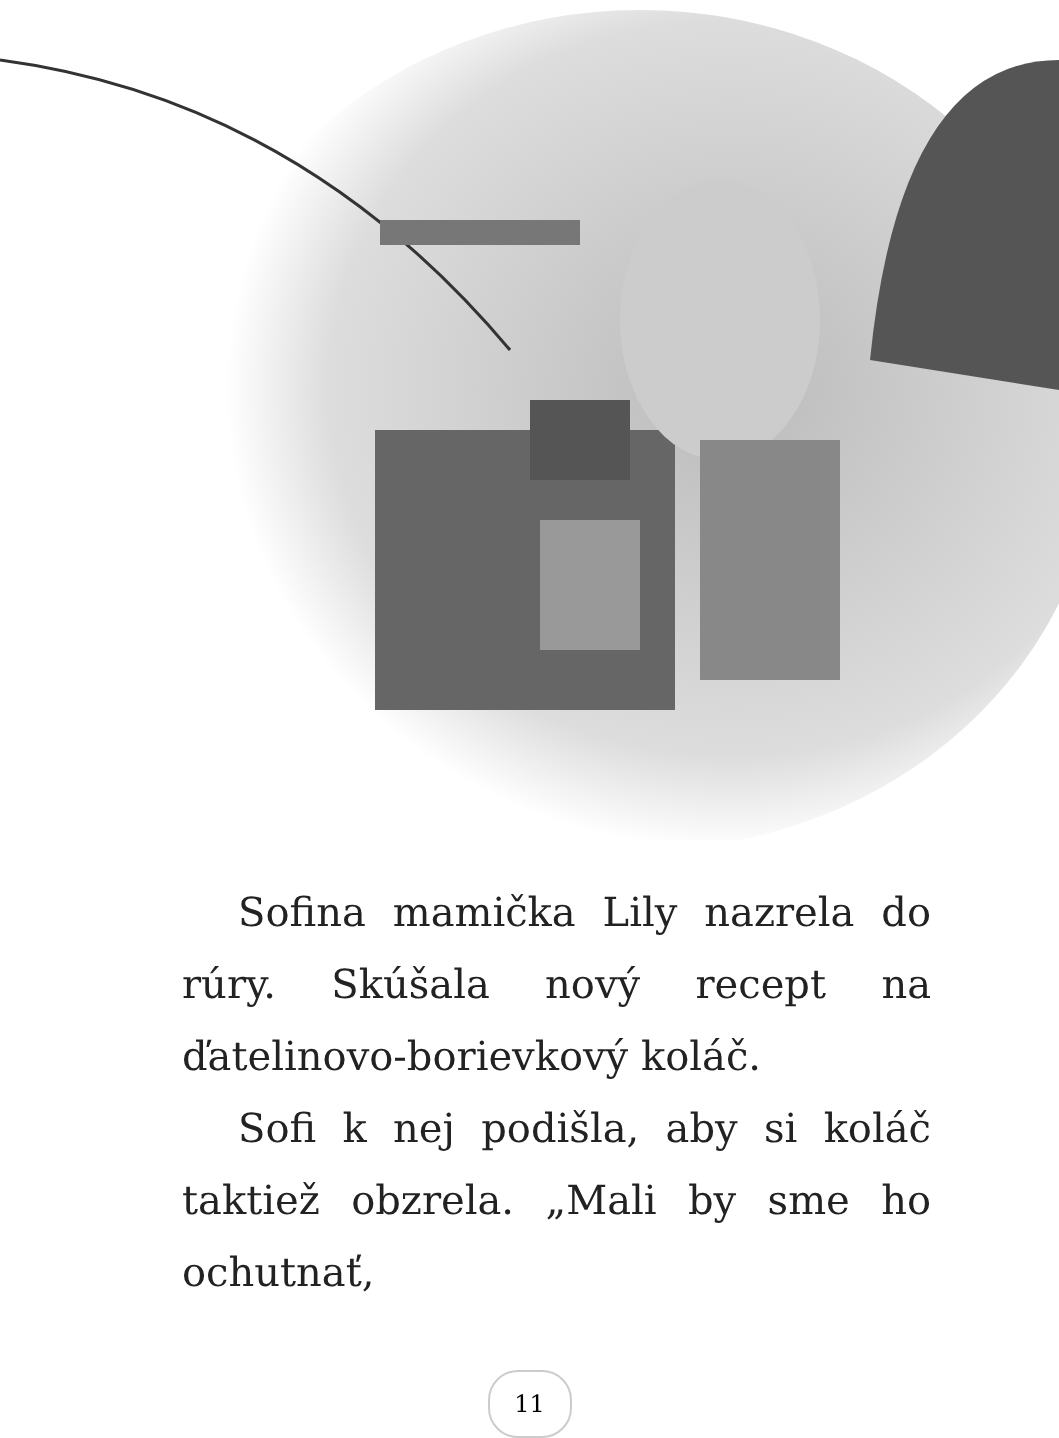Sofina mamička Lily nazrela do rúry. Skúšala nový recept na ďatelinovo-borievkový koláč.
Sofi k nej podišla, aby si koláč taktiež obzrela. „Mali by sme ho ochutnať,
11